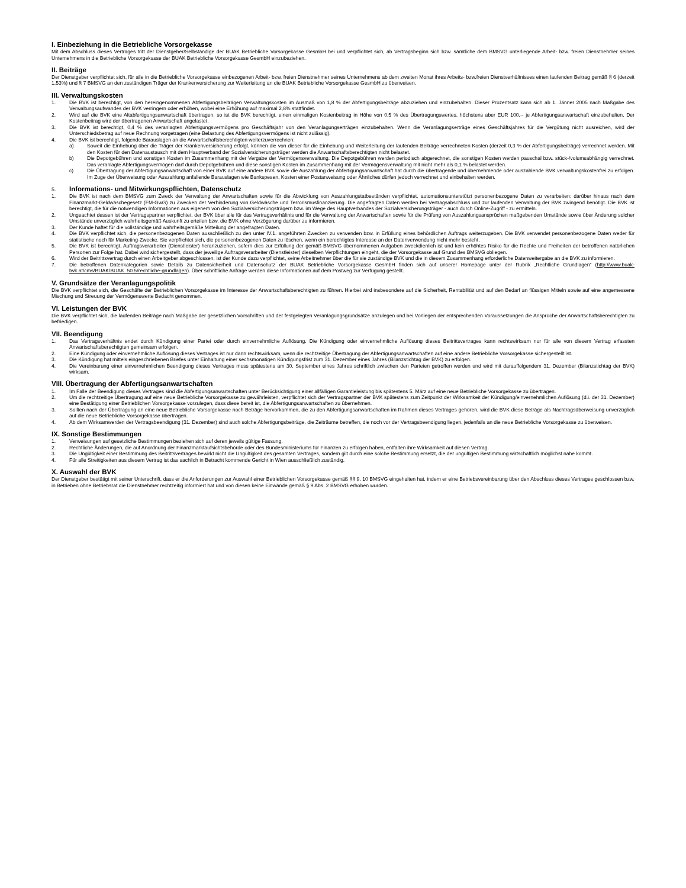I. Einbeziehung in die Betriebliche Vorsorgekasse
Mit dem Abschluss dieses Vertrages tritt der Dienstgeber/Selbständige der BUAK Betriebliche Vorsorgekasse GesmbH bei und verpflichtet sich, ab Vertragsbeginn sich bzw. sämtliche dem BMSVG unterliegende Arbeit- bzw. freien Dienstnehmer seines Unternehmens in die Betriebliche Vorsorgekasse der BUAK Betriebliche Vorsorgekasse GesmbH einzubeziehen.
II. Beiträge
Der Dienstgeber verpflichtet sich, für alle in die Betriebliche Vorsorgekasse einbezogenen Arbeit- bzw. freien Dienstnehmer seines Unternehmens ab dem zweiten Monat ihres Arbeits- bzw.freien Dienstverhältnisses einen laufenden Beitrag gemäß § 6 (derzeit 1,53%) und § 7 BMSVG an den zuständigen Träger der Krankenversicherung zur Weiterleitung an die BUAK Betriebliche Vorsorgekasse GesmbH zu überweisen.
III. Verwaltungskosten
1. Die BVK ist berechtigt, von den hereingenommenen Abfertigungsbeiträgen Verwaltungskosten im Ausmaß von 1,8 % der Abfertigungsbeiträge abzuziehen und einzubehalten. Dieser Prozentsatz kann sich ab 1. Jänner 2005 nach Maßgabe des Verwaltungsaufwandes der BVK verringern oder erhöhen, wobei eine Erhöhung auf maximal 2,8% stattfindet.
2. Wird auf die BVK eine Altabfertigungsanwartschaft übertragen, so ist die BVK berechtigt, einen einmaligen Kostenbeitrag in Höhe von 0,5 % des Übertragungswertes, höchstens aber EUR 100,-- je Abfertigungsanwartschaft einzubehalten. Der Kostenbeitrag wird der übertragenen Anwartschaft angelastet.
3. Die BVK ist berechtigt, 0,4 % des veranlagten Abfertigungsvermögens pro Geschäftsjahr von den Veranlagungserträgen einzubehalten. Wenn die Veranlagungserträge eines Geschäftsjahres für die Vergütung nicht ausreichen, wird der Unterschiedsbetrag auf neue Rechnung vorgetragen (eine Belastung des Abfertigungsvermögens ist nicht zulässig).
4. Die BVK ist berechtigt, folgende Barauslagen an die Anwartschaftsberechtigten weiterzuverrechnen:
a) Soweit die Einhebung über die Träger der Krankenversicherung erfolgt, können die von dieser für die Einhebung und Weiterleitung der laufenden Beiträge verrechneten Kosten (derzeit 0,3 % der Abfertigungsbeiträge) verrechnet werden. Mit den Kosten für den Datenaustausch mit dem Hauptverband der Sozialversicherungsträger werden die Anwartschaftsberechtigten nicht belastet.
b) Die Depotgebühren und sonstigen Kosten im Zusammenhang mit der Vergabe der Vermögensverwaltung. Die Depotgebühren werden periodisch abgerechnet, die sonstigen Kosten werden pauschal bzw. stück-/volumsabhängig verrechnet. Das veranlagte Abfertigungsvermögen darf durch Depotgebühren und diese sonstigen Kosten im Zusammenhang mit der Vermögensverwaltung mit nicht mehr als 0,1 % belastet werden.
c) Die Übertragung der Abfertigungsanwartschaft von einer BVK auf eine andere BVK sowie die Auszahlung der Abfertigungsanwartschaft hat durch die übertragende und übernehmende oder auszahlende BVK verwaltungskostenfrei zu erfolgen. Im Zuge der Überweisung oder Auszahlung anfallende Barauslagen wie Bankspesen, Kosten einer Postanweisung oder Ähnliches dürfen jedoch verrechnet und einbehalten werden.
5. Informations- und Mitwirkungspflichten, Datenschutz
1. Die BVK ist nach dem BMSVG zum Zweck der Verwaltung der Anwartschaften sowie für die Abwicklung von Auszahlungstatbeständen verpflichtet, automationsunterstützt personenbezogene Daten zu verarbeiten; darüber hinaus nach dem Finanzmarkt-Geldwäschegesetz (FM-GwG) zu Zwecken der Verhinderung von Geldwäsche und Terrorismusfinanzierung. Die angefragten Daten werden bei Vertragsabschluss und zur laufenden Verwaltung der BVK zwingend benötigt. Die BVK ist berechtigt, die für die notwendigen Informationen aus eigenem von den Sozialversicherungsträgern bzw. im Wege des Hauptverbandes der Sozialversicherungsträger - auch durch Online-Zugriff - zu ermitteln.
2. Ungeachtet dessen ist der Vertragspartner verpflichtet, der BVK über alle für das Vertragsverhältnis und für die Verwaltung der Anwartschaften sowie für die Prüfung von Auszahlungsansprüchen maßgebenden Umstände sowie über Änderung solcher Umstände unverzüglich wahrheitsgemäß Auskunft zu erteilen bzw. die BVK ohne Verzögerung darüber zu informieren.
3. Der Kunde haftet für die vollständige und wahrheitsgemäße Mitteilung der angefragten Daten.
4. Die BVK verpflichtet sich, die personenbezogenen Daten ausschließlich zu den unter IV.1. angeführten Zwecken zu verwenden bzw. in Erfüllung eines behördlichen Auftrags weiterzugeben. Die BVK verwendet personenbezogene Daten weder für statistische noch für Marketing-Zwecke. Sie verpflichtet sich, die personenbezogenen Daten zu löschen, wenn ein berechtigtes Interesse an der Datenverwendung nicht mehr besteht.
5. Die BVK ist berechtigt, Auftragsverarbeiter (Dienstleister) heranzuziehen, sofern dies zur Erfüllung der gemäß BMSVG übernommenen Aufgaben zweckdienlich ist und kein erhöhtes Risiko für die Rechte und Freiheiten der betroffenen natürlichen Personen zur Folge hat. Dabei wird sichergestellt, dass der jeweilige Auftragsverarbeiter (Dienstleister) dieselben Verpflichtungen eingeht, die der Vorsorgekasse auf Grund des BMSVG obliegen.
6. Wird der Beitrittsvertrag durch einen Arbeitgeber abgeschlossen, ist der Kunde dazu verpflichtet, seine Arbeitnehmer über die für sie zuständige BVK und die in diesem Zusammenhang erforderliche Datenweitergabe an die BVK zu informieren.
7. Die betroffenen Datenkategorien sowie Details zu Datensicherheit und Datenschutz der BUAK Betriebliche Vorsorgekasse GesmbH finden sich auf unserer Homepage unter der Rubrik „Rechtliche Grundlagen“ (http://www.buak-bvk.at/cms/BUAK/BUAK_50.5/rechtliche-grundlagen). Über schriftliche Anfrage werden diese Informationen auf dem Postweg zur Verfügung gestellt.
V. Grundsätze der Veranlagungspolitik
Die BVK verpflichtet sich, die Geschäfte der Betrieblichen Vorsorgekasse im Interesse der Anwartschaftsberechtigten zu führen. Hierbei wird insbesondere auf die Sicherheit, Rentabilität und auf den Bedarf an flüssigen Mitteln sowie auf eine angemessene Mischung und Streuung der Vermögenswerte Bedacht genommen.
VI. Leistungen der BVK
Die BVK verpflichtet sich, die laufenden Beiträge nach Maßgabe der gesetzlichen Vorschriften und der festgelegten Veranlagungsgrundsätze anzulegen und bei Vorliegen der entsprechenden Voraussetzungen die Ansprüche der Anwartschaftsberechtigten zu befriedigen.
VII. Beendigung
1. Das Vertragsverhältnis endet durch Kündigung einer Partei oder durch einvernehmliche Auflösung. Die Kündigung oder einvernehmliche Auflösung dieses Beitrittsvertrages kann rechtswirksam nur für alle von diesem Vertrag erfassten Anwartschaftsberechtigten gemeinsam erfolgen.
2. Eine Kündigung oder einvernehmliche Auflösung dieses Vertrages ist nur dann rechtswirksam, wenn die rechtzeitige Übertragung der Abfertigungsanwartschaften auf eine andere Betriebliche Vorsorgekasse sichergestellt ist.
3. Die Kündigung hat mittels eingeschriebenen Briefes unter Einhaltung einer sechsmonatigen Kündigungsfrist zum 31. Dezember eines Jahres (Bilanzstichtag der BVK) zu erfolgen.
4. Die Vereinbarung einer einvernehmlichen Beendigung dieses Vertrages muss spätestens am 30. September eines Jahres schriftlich zwischen den Parteien getroffen werden und wird mit darauffolgendem 31. Dezember (Bilanzstichtag der BVK) wirksam.
VIII. Übertragung der Abfertigungsanwartschaften
1. Im Falle der Beendigung dieses Vertrages sind die Abfertigungsanwartschaften unter Berücksichtigung einer allfälligen Garantieleistung bis spätestens 5. März auf eine neue Betriebliche Vorsorgekasse zu übertragen.
2. Um die rechtzeitige Übertragung auf eine neue Betriebliche Vorsorgekasse zu gewährleisten, verpflichtet sich der Vertragspartner der BVK spätestens zum Zeitpunkt der Wirksamkeit der Kündigung/einvernehmlichen Auflösung (d.i. der 31. Dezember) eine Bestätigung einer Betrieblichen Vorsorgekasse vorzulegen, dass diese bereit ist, die Abfertigungsanwartschaften zu übernehmen.
3. Sollten nach der Übertragung an eine neue Betriebliche Vorsorgekasse noch Beträge hervorkommen, die zu den Abfertigungsanwartschaften im Rahmen dieses Vertrages gehören, wird die BVK diese Beträge als Nachtragsüberweisung unverzüglich auf die neue Betriebliche Vorsorgekasse übertragen.
4. Ab dem Wirksamwerden der Vertragsbeendigung (31. Dezember) sind auch solche Abfertigungsbeiträge, die Zeiträume betreffen, die noch vor der Vertragsbeendigung liegen, jedenfalls an die neue Betriebliche Vorsorgekasse zu überweisen.
IX. Sonstige Bestimmungen
1. Verweisungen auf gesetzliche Bestimmungen beziehen sich auf deren jeweils gültige Fassung.
2. Rechtliche Änderungen, die auf Anordnung der Finanzmarktaufsichtsbehörde oder des Bundesministeriums für Finanzen zu erfolgen haben, entfalten ihre Wirksamkeit auf diesen Vertrag.
3. Die Ungültigkeit einer Bestimmung des Beitrittsvertrages bewirkt nicht die Ungültigkeit des gesamten Vertrages, sondern gilt durch eine solche Bestimmung ersetzt, die der ungültigen Bestimmung wirtschaftlich möglichst nahe kommt.
4. Für alle Streitigkeiten aus diesem Vertrag ist das sachlich in Betracht kommende Gericht in Wien ausschließlich zuständig.
X. Auswahl der BVK
Der Dienstgeber bestätigt mit seiner Unterschrift, dass er die Anforderungen zur Auswahl einer Betrieblichen Vorsorgekasse gemäß §§ 9, 10 BMSVG eingehalten hat, indem er eine Betriebsvereinbarung über den Abschluss dieses Vertrages geschlossen bzw. in Betrieben ohne Betriebsrat die Dienstnehmer rechtzeitig informiert hat und von diesen keine Einwände gemäß § 9 Abs. 2 BMSVG erhoben wurden.